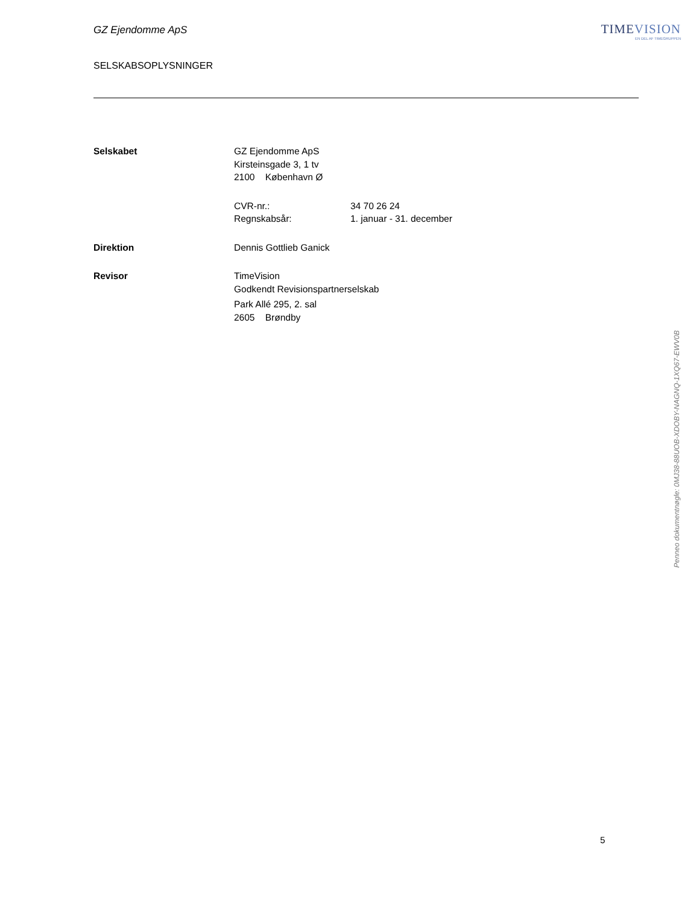GZ Ejendomme ApS
SELSKABSOPLYSNINGER
TIMEVISION
EN DEL AF TIMEGRUPPEN
| Selskabet | GZ Ejendomme ApS Kirsteinsgade 3, 1 tv 2100 København Ø | |
| | CVR-nr.: Regnskabsår: | 34 70 26 24 1. januar - 31. december |
| Direktion | Dennis Gottlieb Ganick | |
| Revisor | TimeVision Godkendt Revisionspartnerselskab Park Allé 295, 2. sal 2605 Brøndby | |
Penneo dokumentnøgle: 0MJ38-88UOB-XDOBY-NAGNQ-1XQ67-EWV0B
5